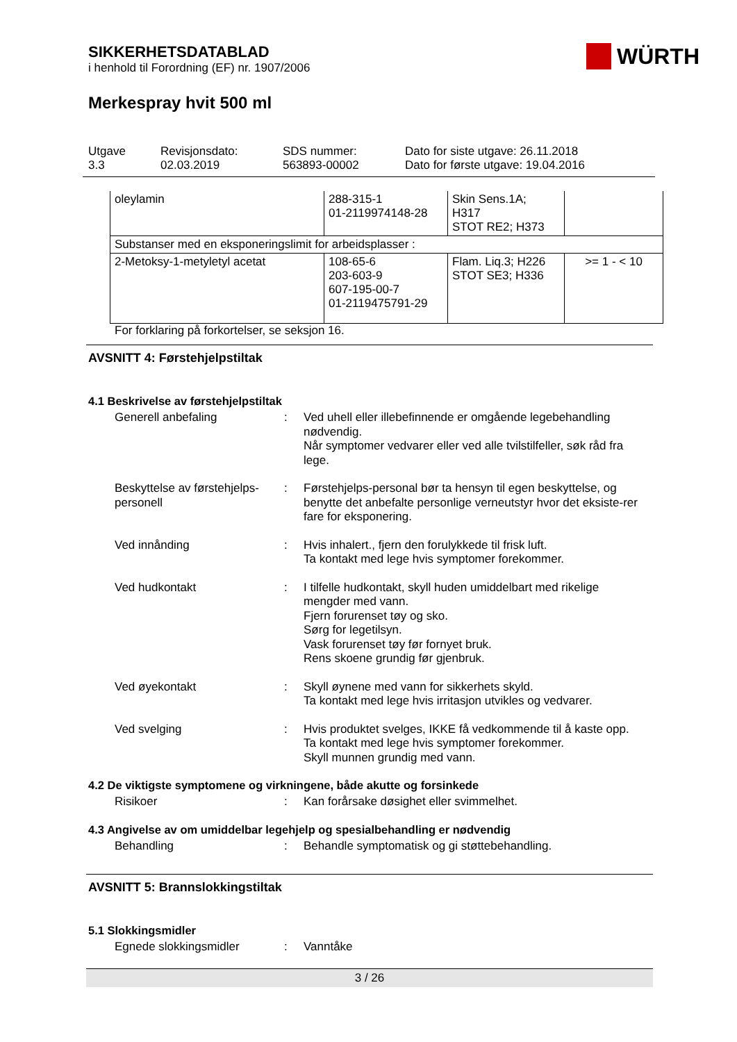WÜRTH
SIKKERHETSDATABLAD
i henhold til Forordning (EF) nr. 1907/2006
Merkespray hvit 500 ml
Utgave
3.3
Revisjonsdato:
02.03.2019
SDS nummer:
563893-00002
Dato for siste utgave: 26.11.2018
Dato for første utgave: 19.04.2016
| oleylamin | 288-315-1 01-2119974148-28 | Skin Sens.1A; H317 STOT RE2; H373 | |
| Substanser med en eksponeringslimit for arbeidsplasser : | | | |
| 2-Metoksy-1-metyletyl acetat | 108-65-6 203-603-9 607-195-00-7 01-2119475791-29 | Flam. Liq.3; H226 STOT SE3; H336 | >= 1 - < 10 |
For forklaring på forkortelser, se seksjon 16.
AVSNITT 4: Førstehjelpstiltak
4.1 Beskrivelse av førstehjelpstiltak
Generell anbefaling : Ved uhell eller illebefinnende er omgående legebehandling nødvendig.
Når symptomer vedvarer eller ved alle tvilstilfeller, søk råd fra lege.
Beskyttelse av førstehjelps-personell
: Førstehjelps-personal bør ta hensyn til egen beskyttelse, og benytte det anbefalte personlige verneutstyr hvor det eksiste-rer fare for eksponering.
Ved innånding : Hvis inhalert., fjern den forulykkede til frisk luft.
Ta kontakt med lege hvis symptomer forekommer.
Ved hudkontakt : I tilfelle hudkontakt, skyll huden umiddelbart med rikelige mengder med vann.
Fjern forurenset tøy og sko.
Sørg for legetilsyn.
Vask forurenset tøy før fornyet bruk.
Rens skoene grundig før gjenbruk.
Ved øyekontakt : Skyll øynene med vann for sikkerhets skyld.
Ta kontakt med lege hvis irritasjon utvikles og vedvarer.
Ved svelging : Hvis produktet svelges, IKKE få vedkommende til å kaste opp.
Ta kontakt med lege hvis symptomer forekommer.
Skyll munnen grundig med vann.
4.2 De viktigste symptomene og virkningene, både akutte og forsinkede
Risikoer : Kan forårsake døsighet eller svimmelhet.
4.3 Angivelse av om umiddelbar legehjelp og spesialbehandling er nødvendig
Behandling : Behandle symptomatisk og gi støttebehandling.
AVSNITT 5: Brannslokkingstiltak
5.1 Slokkingsmidler
Egnede slokkingsmidler : Vanntåke
3 / 26